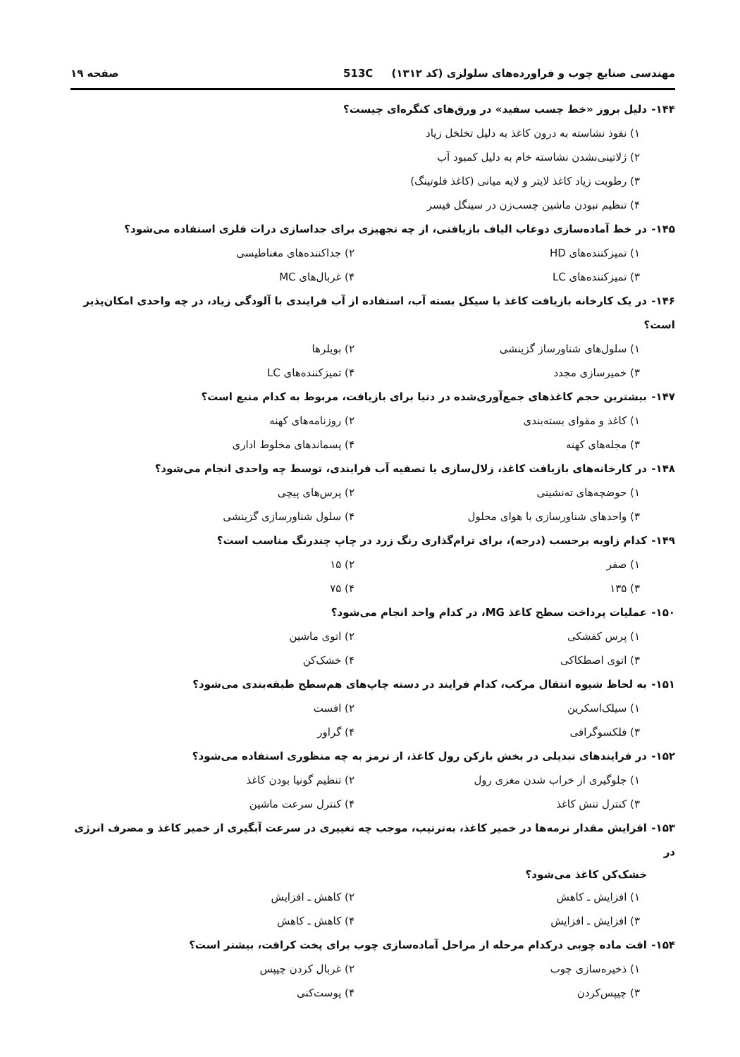مهندسی صنایع چوب و فراورده‌های سلولزی (کد ۱۳۱۲) 513C
صفحه ۱۹
۱۴۴- دلیل بروز «خط چسب سفید» در ورق‌های کنگره‌ای چیست؟
۱) نفوذ نشاسته به درون کاغذ به دلیل تخلخل زیاد
۲) ژلاتینی‌نشدن نشاسته خام به دلیل کمبود آب
۳) رطوبت زیاد کاغذ لایتر و لایه میانی (کاغذ فلوتینگ)
۴) تنظیم نبودن ماشین چسب‌زن در سینگل فیسر
۱۴۵- در خط آماده‌سازی دوغاب الیاف بازیافتی، از چه تجهیزی برای جداسازی درات فلزی استفاده می‌شود؟
۱) تمیزکننده‌های HD
۲) جداکننده‌های مغناطیسی
۳) تمیزکننده‌های LC
۴) غربال‌های MC
۱۴۶- در یک کارخانه بازیافت کاغذ با سیکل بسته آب، استفاده از آب فرایندی با آلودگی زیاد، در چه واحدی امکان‌پذیر است؟
۱) سلول‌های شناورساز گزینشی
۲) بویلرها
۳) خمیرسازی مجدد
۴) تمیزکننده‌های LC
۱۴۷- بیشترین حجم کاغذهای جمع‌آوری‌شده در دنیا برای بازیافت، مربوط به کدام منبع است؟
۱) کاغذ و مقوای بسته‌بندی
۲) روزنامه‌های کهنه
۳) مجله‌های کهنه
۴) پسماندهای مخلوط اداری
۱۴۸- در کارخانه‌های بازیافت کاغذ، زلال‌سازی یا تصفیه آب فرایندی، توسط چه واحدی انجام می‌شود؟
۱) حوضچه‌های ته‌نشینی
۲) پرس‌های پیچی
۳) واحدهای شناورسازی با هوای محلول
۴) سلول شناورسازی گزینشی
۱۴۹- کدام زاویه برحسب (درجه)، برای ترام‌گذاری رنگ زرد در چاپ چندرنگ مناسب است؟
۱) صفر
۲) ۱۵
۳) ۱۳۵
۴) ۷۵
۱۵۰- عملیات پرداخت سطح کاغذ MG، در کدام واحد انجام می‌شود؟
۱) پرس کفشکی
۲) اتوی ماشین
۳) اتوی اصطکاکی
۴) خشک‌کن
۱۵۱- به لحاظ شیوه انتقال مرکب، کدام فرایند در دسته چاپ‌های هم‌سطح طبقه‌بندی می‌شود؟
۱) سیلک‌اسکرین
۲) افست
۳) فلکسوگرافی
۴) گراور
۱۵۲- در فرایندهای تبدیلی در بخش بازکن رول کاغذ، از ترمز به چه منظوری استفاده می‌شود؟
۱) جلوگیری از خراب شدن مغزی رول
۲) تنظیم گونیا بودن کاغذ
۳) کنترل تنش کاغذ
۴) کنترل سرعت ماشین
۱۵۳- افزایش مقدار نرمه‌ها در خمیر کاغذ، به‌ترتیب، موجب چه تغییری در سرعت آبگیری از خمیر کاغذ و مصرف انرژی در
خشک‌کن کاغذ می‌شود؟
۱) افزایش ـ کاهش
۲) کاهش ـ افزایش
۳) افزایش ـ افزایش
۴) کاهش ـ کاهش
۱۵۴- افت ماده چوبی درکدام مرحله از مراحل آماده‌سازی چوب برای پخت کرافت، بیشتر است؟
۱) ذخیره‌سازی چوب
۲) غربال کردن چیپس
۳) چیپس‌کردن
۴) پوست‌کنی